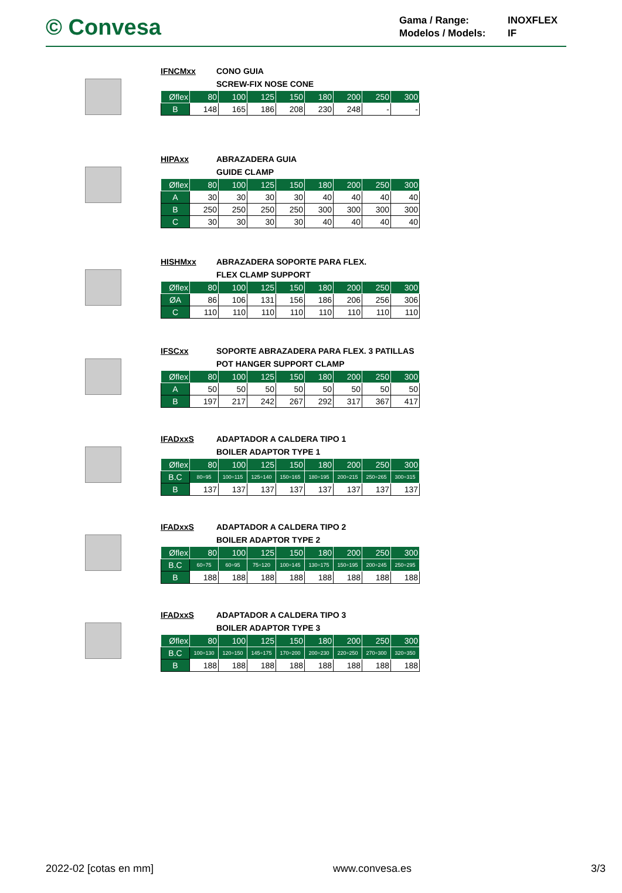© Convesa
Gama / Range: INOXFLEX Modelos / Models: IF
IFNCMxx CONO GUIA
SCREW-FIX NOSE CONE
| Øflex | 80 | 100 | 125 | 150 | 180 | 200 | 250 | 300 |
| --- | --- | --- | --- | --- | --- | --- | --- | --- |
| B | 148 | 165 | 186 | 208 | 230 | 248 | - | - |
HIPAxx ABRAZADERA GUIA
GUIDE CLAMP
| Øflex | 80 | 100 | 125 | 150 | 180 | 200 | 250 | 300 |
| --- | --- | --- | --- | --- | --- | --- | --- | --- |
| A | 30 | 30 | 30 | 30 | 40 | 40 | 40 | 40 |
| B | 250 | 250 | 250 | 250 | 300 | 300 | 300 | 300 |
| C | 30 | 30 | 30 | 30 | 40 | 40 | 40 | 40 |
HISHMxx ABRAZADERA SOPORTE PARA FLEX.
FLEX CLAMP SUPPORT
| Øflex | 80 | 100 | 125 | 150 | 180 | 200 | 250 | 300 |
| --- | --- | --- | --- | --- | --- | --- | --- | --- |
| ØA | 86 | 106 | 131 | 156 | 186 | 206 | 256 | 306 |
| C | 110 | 110 | 110 | 110 | 110 | 110 | 110 | 110 |
IFSCxx SOPORTE ABRAZADERA PARA FLEX. 3 PATILLAS
POT HANGER SUPPORT CLAMP
| Øflex | 80 | 100 | 125 | 150 | 180 | 200 | 250 | 300 |
| --- | --- | --- | --- | --- | --- | --- | --- | --- |
| A | 50 | 50 | 50 | 50 | 50 | 50 | 50 | 50 |
| B | 197 | 217 | 242 | 267 | 292 | 317 | 367 | 417 |
IFADxxS ADAPTADOR A CALDERA TIPO 1
BOILER ADAPTOR TYPE 1
| Øflex | 80 | 100 | 125 | 150 | 180 | 200 | 250 | 300 |
| --- | --- | --- | --- | --- | --- | --- | --- | --- |
| B.C | 80÷95 | 100÷115 | 125÷140 | 150÷165 | 180÷195 | 200÷215 | 250÷265 | 300÷315 |
| B | 137 | 137 | 137 | 137 | 137 | 137 | 137 | 137 |
IFADxxS ADAPTADOR A CALDERA TIPO 2
BOILER ADAPTOR TYPE 2
| Øflex | 80 | 100 | 125 | 150 | 180 | 200 | 250 | 300 |
| --- | --- | --- | --- | --- | --- | --- | --- | --- |
| B.C | 60÷75 | 60÷95 | 75÷120 | 100÷145 | 130÷175 | 150÷195 | 200÷245 | 250÷295 |
| B | 188 | 188 | 188 | 188 | 188 | 188 | 188 | 188 |
IFADxxS ADAPTADOR A CALDERA TIPO 3
BOILER ADAPTOR TYPE 3
| Øflex | 80 | 100 | 125 | 150 | 180 | 200 | 250 | 300 |
| --- | --- | --- | --- | --- | --- | --- | --- | --- |
| B.C | 100÷130 | 120÷150 | 145÷175 | 170÷200 | 200÷230 | 220÷250 | 270÷300 | 320÷350 |
| B | 188 | 188 | 188 | 188 | 188 | 188 | 188 | 188 |
2022-02 [cotas en mm] www.convesa.es 3/3